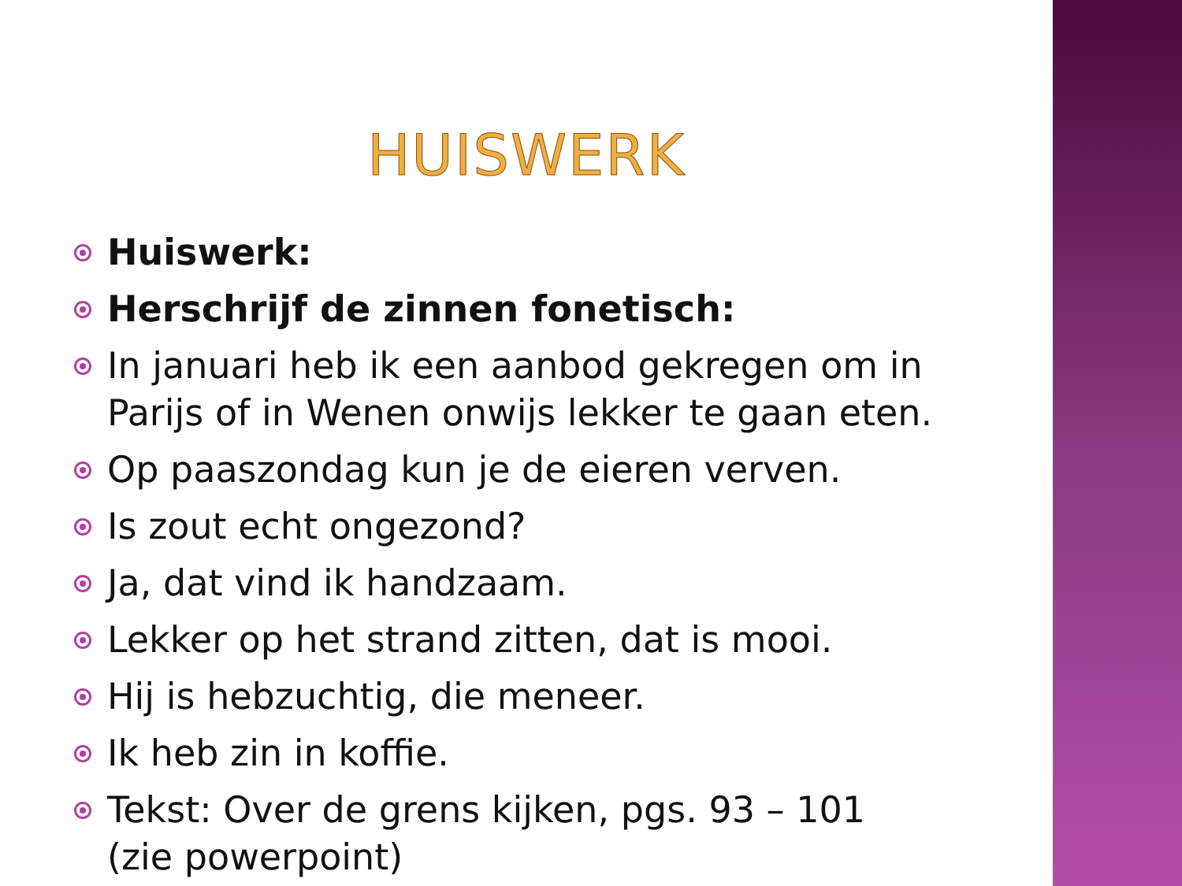HUISWERK
Huiswerk:
Herschrijf de zinnen fonetisch:
In januari heb ik een aanbod gekregen om in Parijs of in Wenen onwijs lekker te gaan eten.
Op paaszondag kun je de eieren verven.
Is zout echt ongezond?
Ja, dat vind ik handzaam.
Lekker op het strand zitten, dat is mooi.
Hij is hebzuchtig, die meneer.
Ik heb zin in koffie.
Tekst: Over de grens kijken, pgs. 93 – 101 (zie powerpoint)